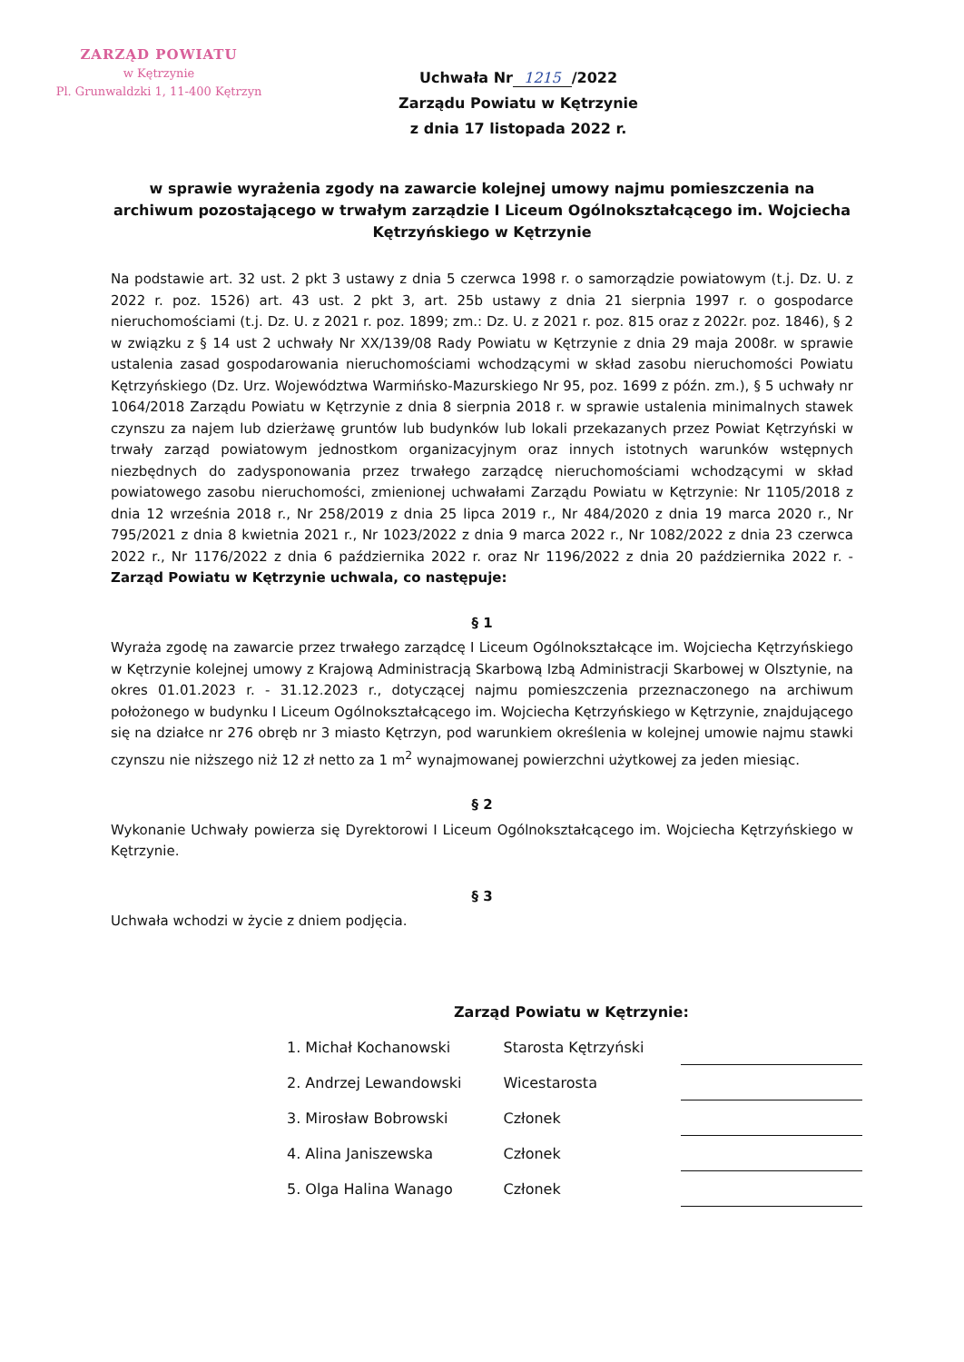ZARZĄD POWIATU
w Kętrzynie
Pl. Grunwaldzki 1, 11-400 Kętrzyn
Uchwała Nr 1215 /2022
Zarządu Powiatu w Kętrzynie
z dnia 17 listopada 2022 r.
w sprawie wyrażenia zgody na zawarcie kolejnej umowy najmu pomieszczenia na archiwum pozostającego w trwałym zarządzie I Liceum Ogólnokształcącego im. Wojciecha Kętrzyńskiego w Kętrzynie
Na podstawie art. 32 ust. 2 pkt 3 ustawy z dnia 5 czerwca 1998 r. o samorządzie powiatowym (t.j. Dz. U. z 2022 r. poz. 1526) art. 43 ust. 2 pkt 3, art. 25b ustawy z dnia 21 sierpnia 1997 r. o gospodarce nieruchomościami (t.j. Dz. U. z 2021 r. poz. 1899; zm.: Dz. U. z 2021 r. poz. 815 oraz z 2022r. poz. 1846), § 2 w związku z § 14 ust 2 uchwały Nr XX/139/08 Rady Powiatu w Kętrzynie z dnia 29 maja 2008r. w sprawie ustalenia zasad gospodarowania nieruchomościami wchodzącymi w skład zasobu nieruchomości Powiatu Kętrzyńskiego (Dz. Urz. Województwa Warmińsko-Mazurskiego Nr 95, poz. 1699 z późn. zm.), § 5 uchwały nr 1064/2018 Zarządu Powiatu w Kętrzynie z dnia 8 sierpnia 2018 r. w sprawie ustalenia minimalnych stawek czynszu za najem lub dzierżawę gruntów lub budynków lub lokali przekazanych przez Powiat Kętrzyński w trwały zarząd powiatowym jednostkom organizacyjnym oraz innych istotnych warunków wstępnych niezbędnych do zadysponowania przez trwałego zarządcę nieruchomościami wchodzącymi w skład powiatowego zasobu nieruchomości, zmienionej uchwałami Zarządu Powiatu w Kętrzynie: Nr 1105/2018 z dnia 12 września 2018 r., Nr 258/2019 z dnia 25 lipca 2019 r., Nr 484/2020 z dnia 19 marca 2020 r., Nr 795/2021 z dnia 8 kwietnia 2021 r., Nr 1023/2022 z dnia 9 marca 2022 r., Nr 1082/2022 z dnia 23 czerwca 2022 r., Nr 1176/2022 z dnia 6 października 2022 r. oraz Nr 1196/2022 z dnia 20 października 2022 r. - Zarząd Powiatu w Kętrzynie uchwala, co następuje:
§ 1
Wyraża zgodę na zawarcie przez trwałego zarządcę I Liceum Ogólnokształcące im. Wojciecha Kętrzyńskiego w Kętrzynie kolejnej umowy z Krajową Administracją Skarbową Izbą Administracji Skarbowej w Olsztynie, na okres 01.01.2023 r. - 31.12.2023 r., dotyczącej najmu pomieszczenia przeznaczonego na archiwum położonego w budynku I Liceum Ogólnokształcącego im. Wojciecha Kętrzyńskiego w Kętrzynie, znajdującego się na działce nr 276 obręb nr 3 miasto Kętrzyn, pod warunkiem określenia w kolejnej umowie najmu stawki czynszu nie niższego niż 12 zł netto za 1 m<sup>2</sup> wynajmowanej powierzchni użytkowej za jeden miesiąc.
§ 2
Wykonanie Uchwały powierza się Dyrektorowi I Liceum Ogólnokształcącego im. Wojciecha Kętrzyńskiego w Kętrzynie.
§ 3
Uchwała wchodzi w życie z dniem podjęcia.
Zarząd Powiatu w Kętrzynie:
| 1. Michał Kochanowski | Starosta Kętrzyński | |
| 2. Andrzej Lewandowski | Wicestarosta | |
| 3. Mirosław Bobrowski | Członek | |
| 4. Alina Janiszewska | Członek | |
| 5. Olga Halina Wanago | Członek | |